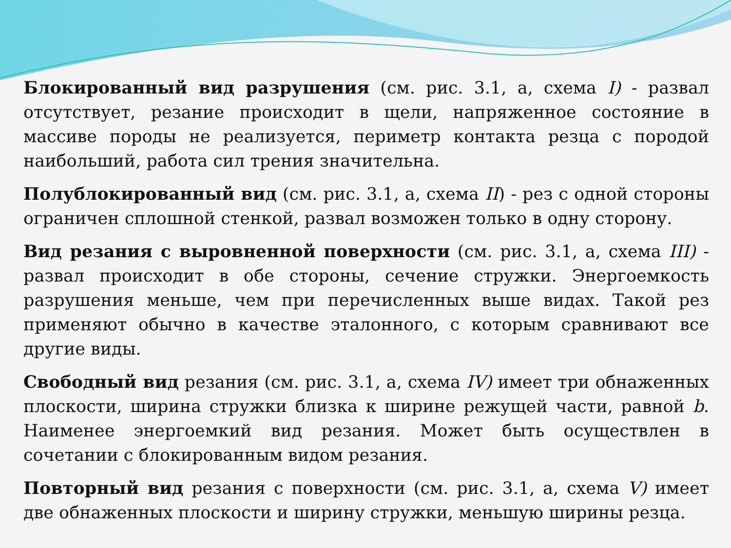Блокированный вид разрушения (см. рис. 3.1, а, схема I) - развал отсутствует, резание происходит в щели, напряженное состояние в массиве породы не реализуется, периметр контакта резца с породой наибольший, работа сил трения значительна.
Полублокированный вид (см. рис. 3.1, а, схема II) - рез с одной стороны ограничен сплошной стенкой, развал возможен только в одну сторону.
Вид резания с выровненной поверхности (см. рис. 3.1, а, схема III) - развал происходит в обе стороны, сечение стружки. Энергоемкость разрушения меньше, чем при перечисленных выше видах. Такой рез применяют обычно в качестве эталонного, с которым сравнивают все другие виды.
Свободный вид резания (см. рис. 3.1, а, схема IV) имеет три обнаженных плоскости, ширина стружки близка к ширине режущей части, равной b. Наименее энергоемкий вид резания. Может быть осуществлен в сочетании с блокированным видом резания.
Повторный вид резания с поверхности (см. рис. 3.1, а, схема V) имеет две обнаженных плоскости и ширину стружки, меньшую ширины резца.